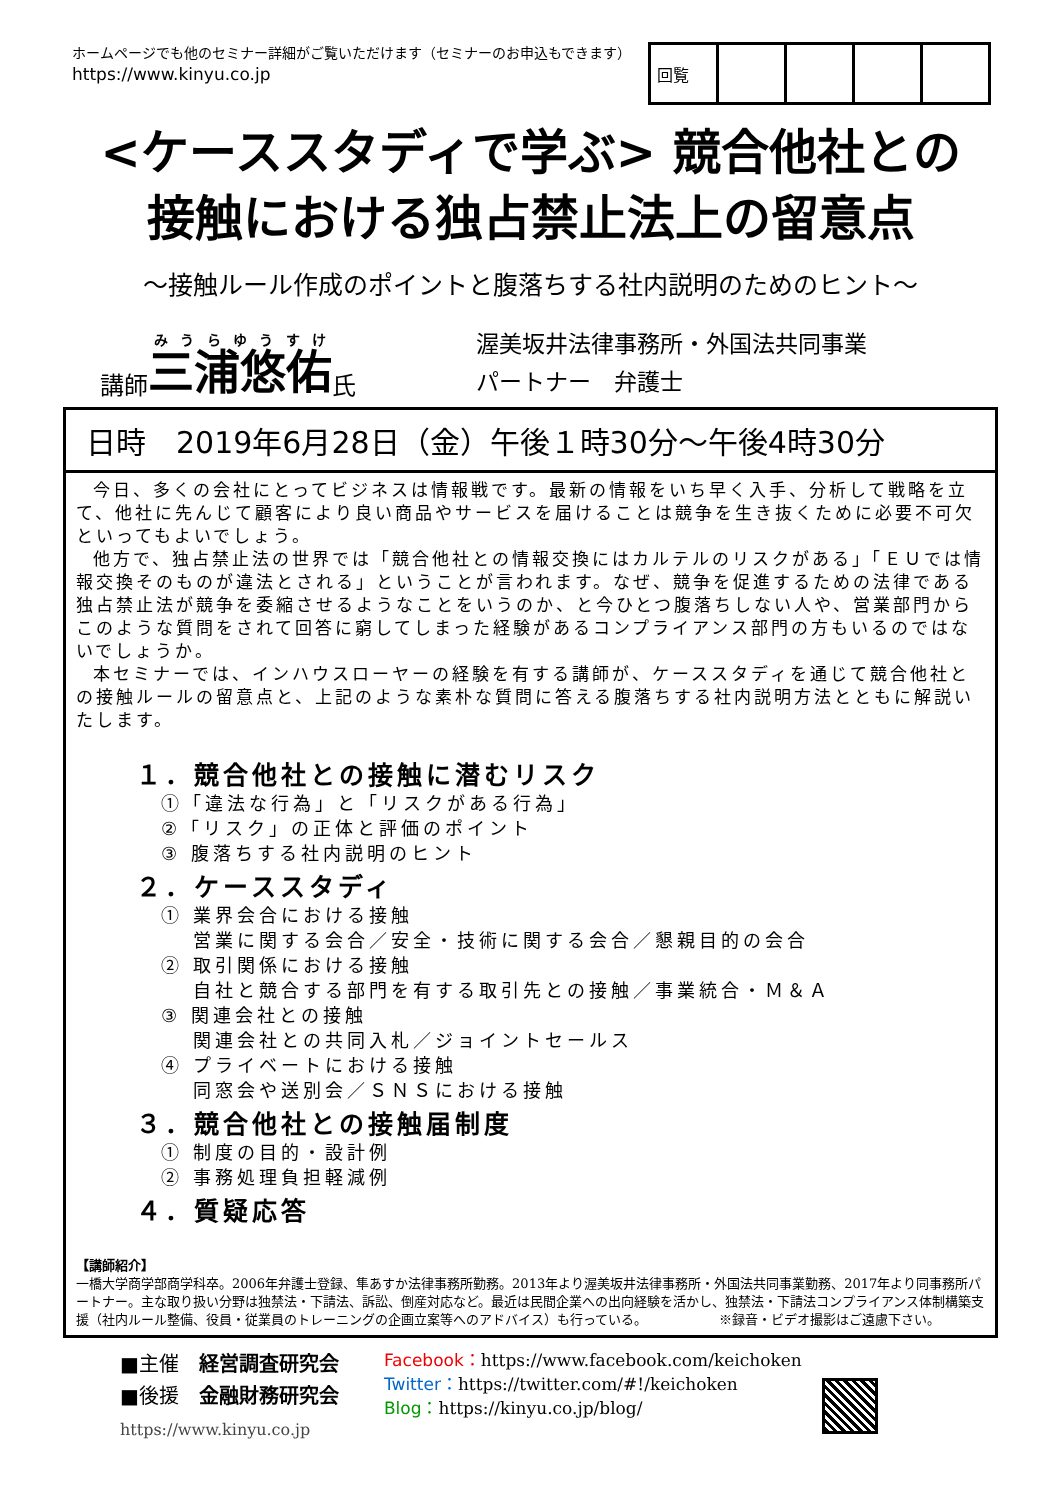ホームページでも他のセミナー詳細がご覧いただけます（セミナーのお申込もできます）
https://www.kinyu.co.jp
| 回覧 | | | | |
<ケーススタディで学ぶ> 競合他社との
接触における独占禁止法上の留意点
～接触ルール作成のポイントと腹落ちする社内説明のためのヒント～
講師 三浦悠佑 氏
渥美坂井法律事務所・外国法共同事業
パートナー　弁護士
日時　2019年6月28日（金）午後１時30分～午後4時30分
今日、多くの会社にとってビジネスは情報戦です。最新の情報をいち早く入手、分析して戦略を立て、他社に先んじて顧客により良い商品やサービスを届けることは競争を生き抜くために必要不可欠といってもよいでしょう。
他方で、独占禁止法の世界では「競合他社との情報交換にはカルテルのリスクがある」「ＥＵでは情報交換そのものが違法とされる」ということが言われます。なぜ、競争を促進するための法律である独占禁止法が競争を委縮させるようなことをいうのか、と今ひとつ腹落ちしない人や、営業部門からこのような質問をされて回答に窮してしまった経験があるコンプライアンス部門の方もいるのではないでしょうか。
本セミナーでは、インハウスローヤーの経験を有する講師が、ケーススタディを通じて競合他社との接触ルールの留意点と、上記のような素朴な質問に答える腹落ちする社内説明方法とともに解説いたします。
１．競合他社との接触に潜むリスク
①「違法な行為」と「リスクがある行為」
②「リスク」の正体と評価のポイント
③ 腹落ちする社内説明のヒント
２．ケーススタディ
① 業界会合における接触
　 営業に関する会合／安全・技術に関する会合／懇親目的の会合
② 取引関係における接触
　 自社と競合する部門を有する取引先との接触／事業統合・Ｍ＆Ａ
③ 関連会社との接触
　 関連会社との共同入札／ジョイントセールス
④ プライベートにおける接触
　 同窓会や送別会／ＳＮＳにおける接触
３．競合他社との接触届制度
① 制度の目的・設計例
② 事務処理負担軽減例
４．質疑応答
【講師紹介】
一橋大学商学部商学科卒。2006年弁護士登録、隼あすか法律事務所勤務。2013年より渥美坂井法律事務所・外国法共同事業勤務、2017年より同事務所パートナー。主な取り扱い分野は独禁法・下請法、訴訟、倒産対応など。最近は民間企業への出向経験を活かし、独禁法・下請法コンプライアンス体制構築支援（社内ルール整備、役員・従業員のトレーニングの企画立案等へのアドバイス）も行っている。　　　　　　※録音・ビデオ撮影はご遠慮下さい。
■主催　経営調査研究会
■後援　金融財務研究会
https://www.kinyu.co.jp
Facebook：https://www.facebook.com/keichoken
Twitter：https://twitter.com/#!/keichoken
Blog：https://kinyu.co.jp/blog/